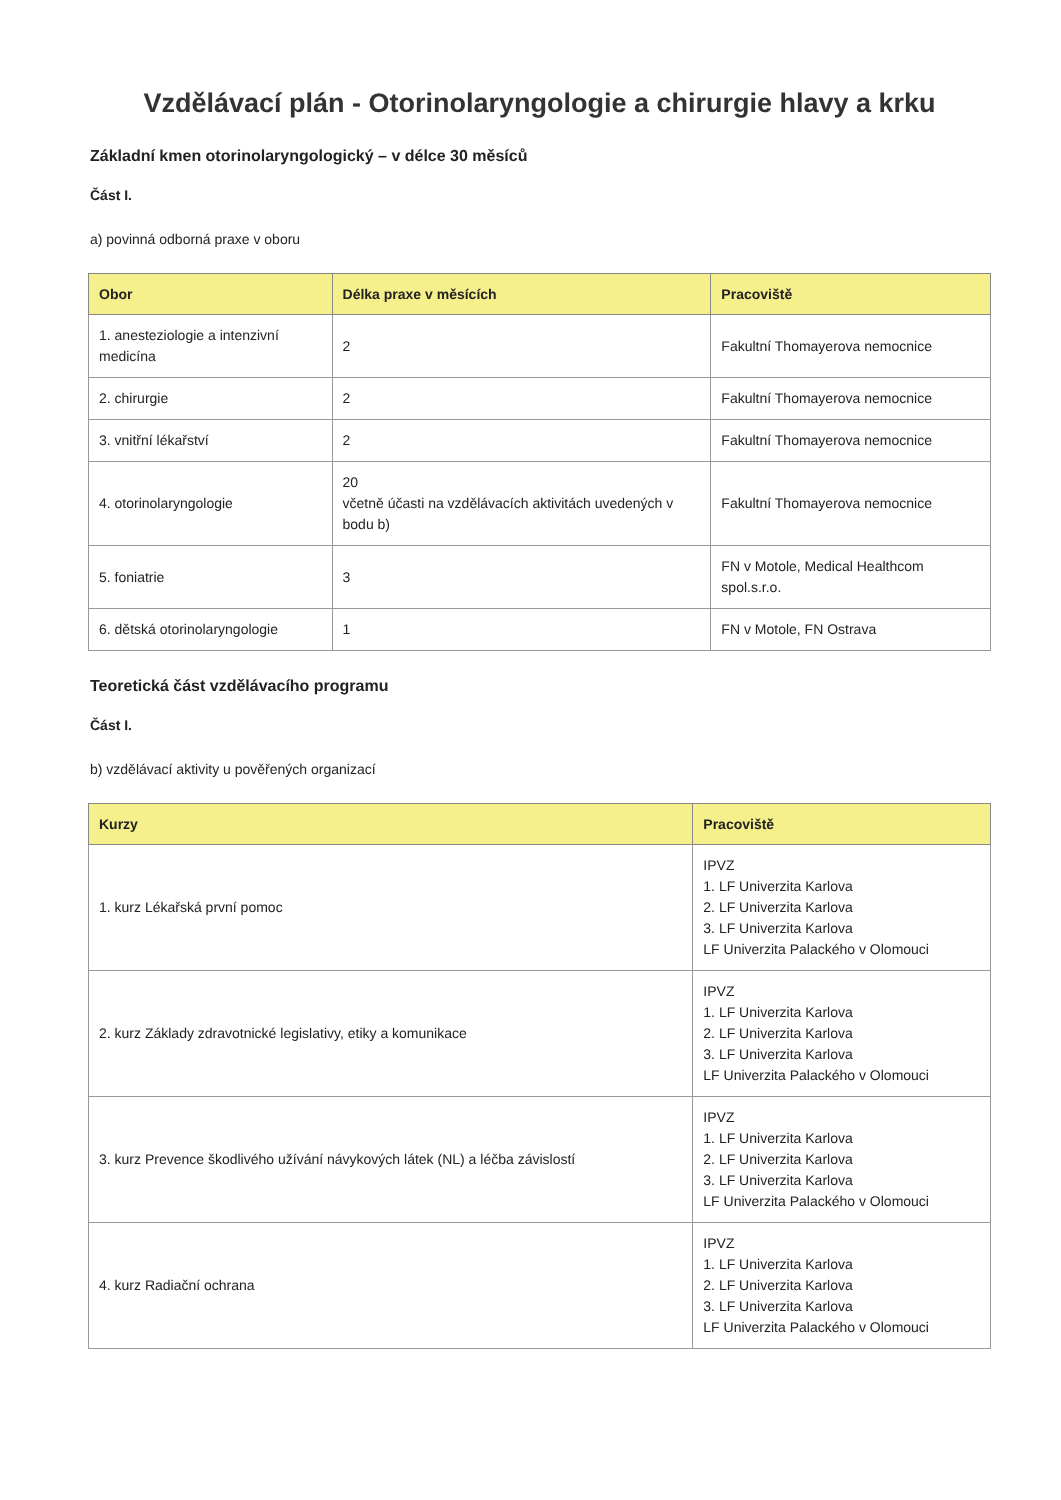Vzdělávací plán - Otorinolaryngologie a chirurgie hlavy a krku
Základní kmen otorinolaryngologický – v délce 30 měsíců
Část I.
a) povinná odborná praxe v oboru
| Obor | Délka praxe v měsících | Pracoviště |
| --- | --- | --- |
| 1. anesteziologie a intenzivní medicína | 2 | Fakultní Thomayerova nemocnice |
| 2. chirurgie | 2 | Fakultní Thomayerova nemocnice |
| 3. vnitřní lékařství | 2 | Fakultní Thomayerova nemocnice |
| 4. otorinolaryngologie | 20 včetně účasti na vzdělávacích aktivitách uvedených v bodu b) | Fakultní Thomayerova nemocnice |
| 5. foniatrie | 3 | FN v Motole, Medical Healthcom spol.s.r.o. |
| 6. dětská otorinolaryngologie | 1 | FN v Motole, FN Ostrava |
Teoretická část vzdělávacího programu
Část I.
b) vzdělávací aktivity u pověřených organizací
| Kurzy | Pracoviště |
| --- | --- |
| 1. kurz Lékařská první pomoc | IPVZ 1. LF Univerzita Karlova 2. LF Univerzita Karlova 3. LF Univerzita Karlova LF Univerzita Palackého v Olomouci |
| 2. kurz Základy zdravotnické legislativy, etiky a komunikace | IPVZ 1. LF Univerzita Karlova 2. LF Univerzita Karlova 3. LF Univerzita Karlova LF Univerzita Palackého v Olomouci |
| 3. kurz Prevence škodlivého užívání návykových látek (NL) a léčba závislostí | IPVZ 1. LF Univerzita Karlova 2. LF Univerzita Karlova 3. LF Univerzita Karlova LF Univerzita Palackého v Olomouci |
| 4. kurz Radiační ochrana | IPVZ 1. LF Univerzita Karlova 2. LF Univerzita Karlova 3. LF Univerzita Karlova LF Univerzita Palackého v Olomouci |